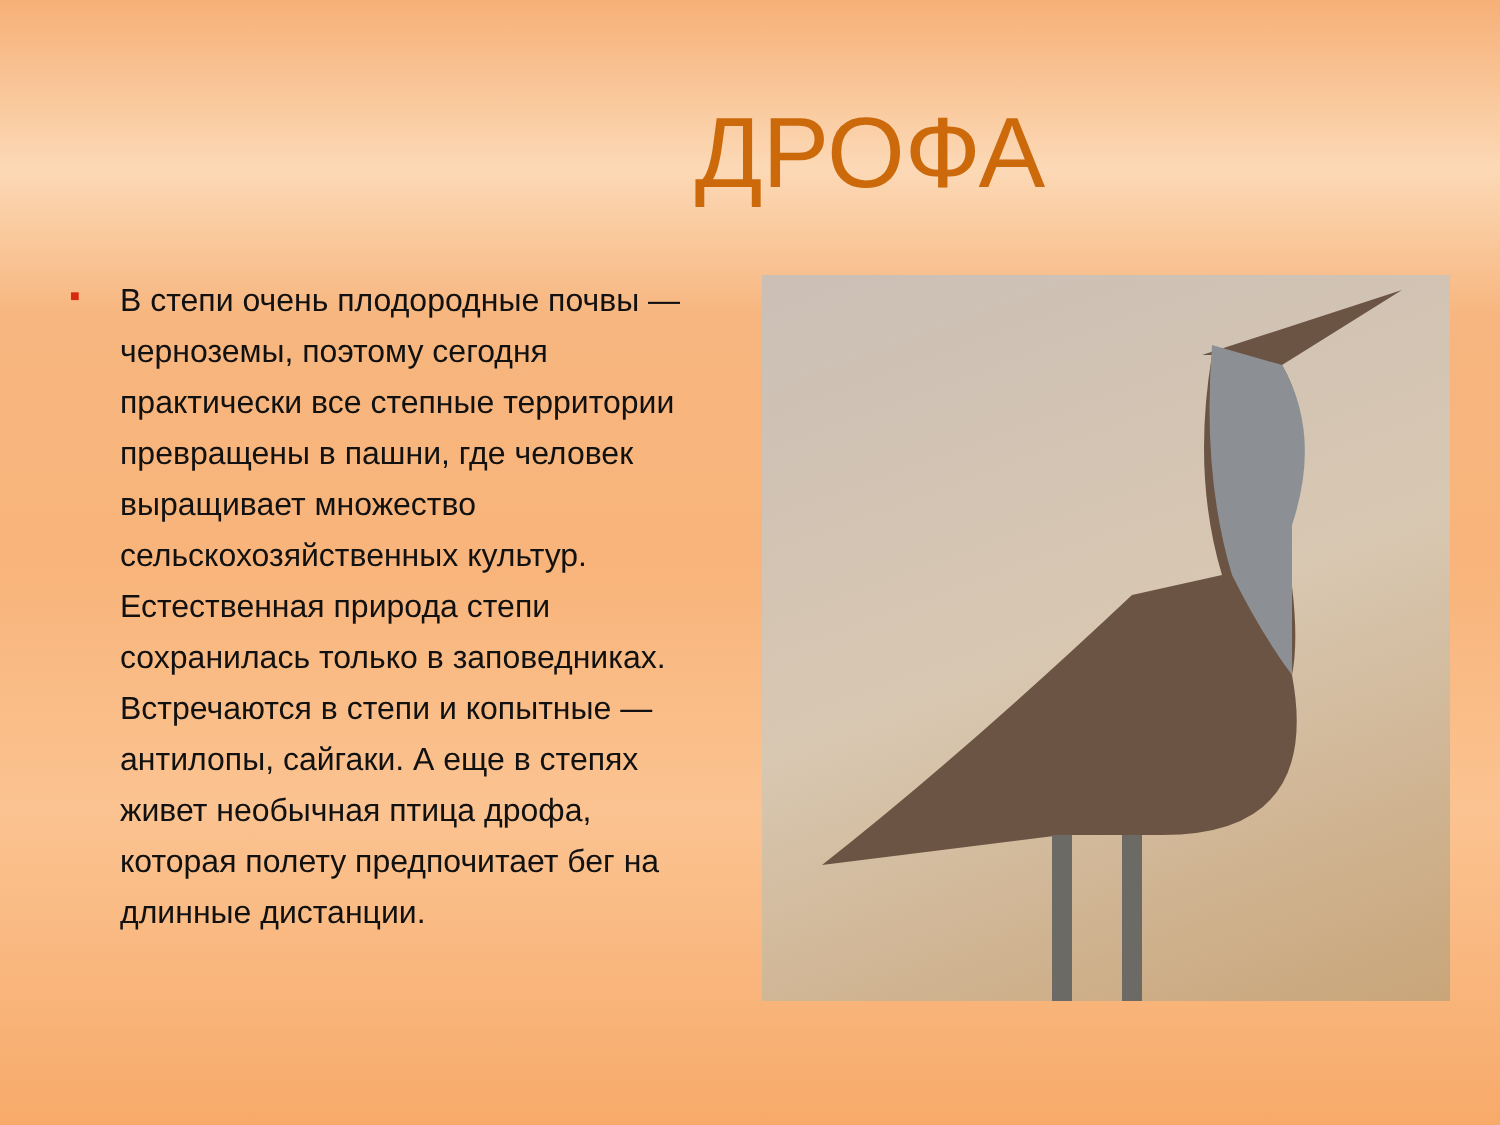ДРОФА
■
В степи очень плодородные почвы — черноземы, поэтому сегодня практически все степные территории превращены в пашни, где человек выращивает множество сельскохозяйственных культур. Естественная природа степи сохранилась только в заповедниках. Встречаются в степи и копытные — антилопы, сайгаки. А еще в степях живет необычная птица дрофа, которая полету предпочитает бег на длинные дистанции.